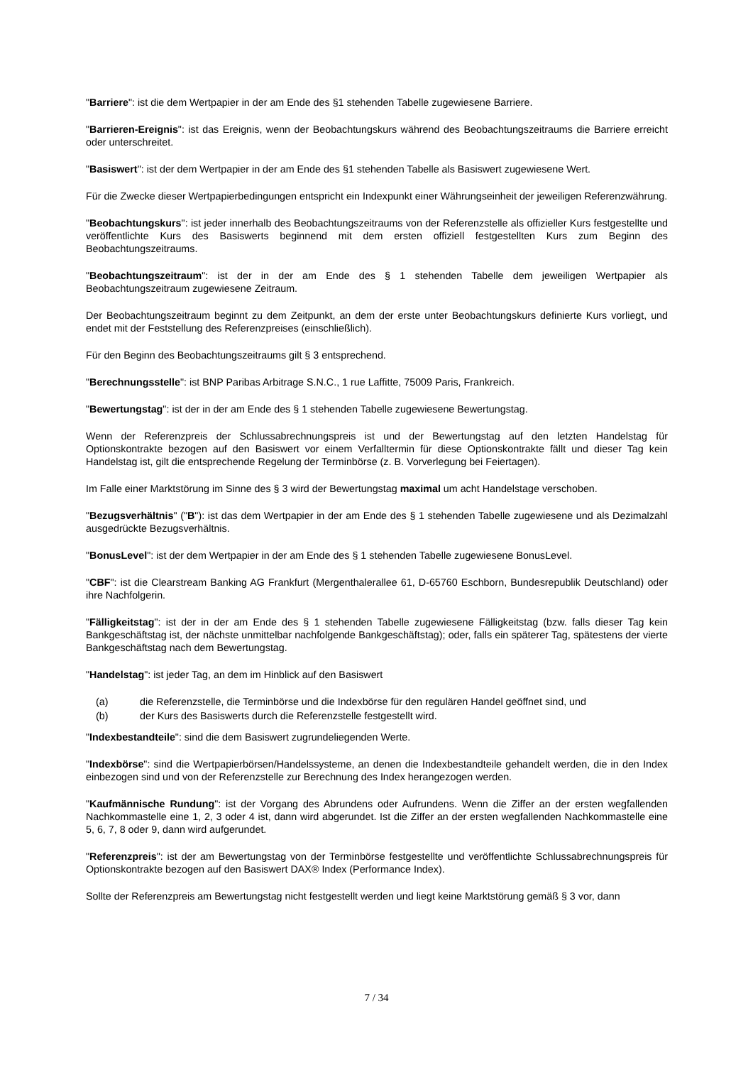"Barriere": ist die dem Wertpapier in der am Ende des §1 stehenden Tabelle zugewiesene Barriere.
"Barrieren-Ereignis": ist das Ereignis, wenn der Beobachtungskurs während des Beobachtungszeitraums die Barriere erreicht oder unterschreitet.
"Basiswert": ist der dem Wertpapier in der am Ende des §1 stehenden Tabelle als Basiswert zugewiesene Wert.
Für die Zwecke dieser Wertpapierbedingungen entspricht ein Indexpunkt einer Währungseinheit der jeweiligen Referenzwährung.
"Beobachtungskurs": ist jeder innerhalb des Beobachtungszeitraums von der Referenzstelle als offizieller Kurs festgestellte und veröffentlichte Kurs des Basiswerts beginnend mit dem ersten offiziell festgestellten Kurs zum Beginn des Beobachtungszeitraums.
"Beobachtungszeitraum": ist der in der am Ende des § 1 stehenden Tabelle dem jeweiligen Wertpapier als Beobachtungszeitraum zugewiesene Zeitraum.
Der Beobachtungszeitraum beginnt zu dem Zeitpunkt, an dem der erste unter Beobachtungskurs definierte Kurs vorliegt, und endet mit der Feststellung des Referenzpreises (einschließlich).
Für den Beginn des Beobachtungszeitraums gilt § 3 entsprechend.
"Berechnungsstelle": ist BNP Paribas Arbitrage S.N.C., 1 rue Laffitte, 75009 Paris, Frankreich.
"Bewertungstag": ist der in der am Ende des § 1 stehenden Tabelle zugewiesene Bewertungstag.
Wenn der Referenzpreis der Schlussabrechnungspreis ist und der Bewertungstag auf den letzten Handelstag für Optionskontrakte bezogen auf den Basiswert vor einem Verfalltermin für diese Optionskontrakte fällt und dieser Tag kein Handelstag ist, gilt die entsprechende Regelung der Terminbörse (z. B. Vorverlegung bei Feiertagen).
Im Falle einer Marktstörung im Sinne des § 3 wird der Bewertungstag maximal um acht Handelstage verschoben.
"Bezugsverhältnis" ("B"): ist das dem Wertpapier in der am Ende des § 1 stehenden Tabelle zugewiesene und als Dezimalzahl ausgedrückte Bezugsverhältnis.
"BonusLevel": ist der dem Wertpapier in der am Ende des § 1 stehenden Tabelle zugewiesene BonusLevel.
"CBF": ist die Clearstream Banking AG Frankfurt (Mergenthalerallee 61, D-65760 Eschborn, Bundesrepublik Deutschland) oder ihre Nachfolgerin.
"Fälligkeitstag": ist der in der am Ende des § 1 stehenden Tabelle zugewiesene Fälligkeitstag (bzw. falls dieser Tag kein Bankgeschäftstag ist, der nächste unmittelbar nachfolgende Bankgeschäftstag); oder, falls ein späterer Tag, spätestens der vierte Bankgeschäftstag nach dem Bewertungstag.
"Handelstag": ist jeder Tag, an dem im Hinblick auf den Basiswert
(a) die Referenzstelle, die Terminbörse und die Indexbörse für den regulären Handel geöffnet sind, und
(b) der Kurs des Basiswerts durch die Referenzstelle festgestellt wird.
"Indexbestandteile": sind die dem Basiswert zugrundeliegenden Werte.
"Indexbörse": sind die Wertpapierbörsen/Handelssysteme, an denen die Indexbestandteile gehandelt werden, die in den Index einbezogen sind und von der Referenzstelle zur Berechnung des Index herangezogen werden.
"Kaufmännische Rundung": ist der Vorgang des Abrundens oder Aufrundens. Wenn die Ziffer an der ersten wegfallenden Nachkommastelle eine 1, 2, 3 oder 4 ist, dann wird abgerundet. Ist die Ziffer an der ersten wegfallenden Nachkommastelle eine 5, 6, 7, 8 oder 9, dann wird aufgerundet.
"Referenzpreis": ist der am Bewertungstag von der Terminbörse festgestellte und veröffentlichte Schlussabrechnungspreis für Optionskontrakte bezogen auf den Basiswert DAX® Index (Performance Index).
Sollte der Referenzpreis am Bewertungstag nicht festgestellt werden und liegt keine Marktstörung gemäß § 3 vor, dann
7 / 34